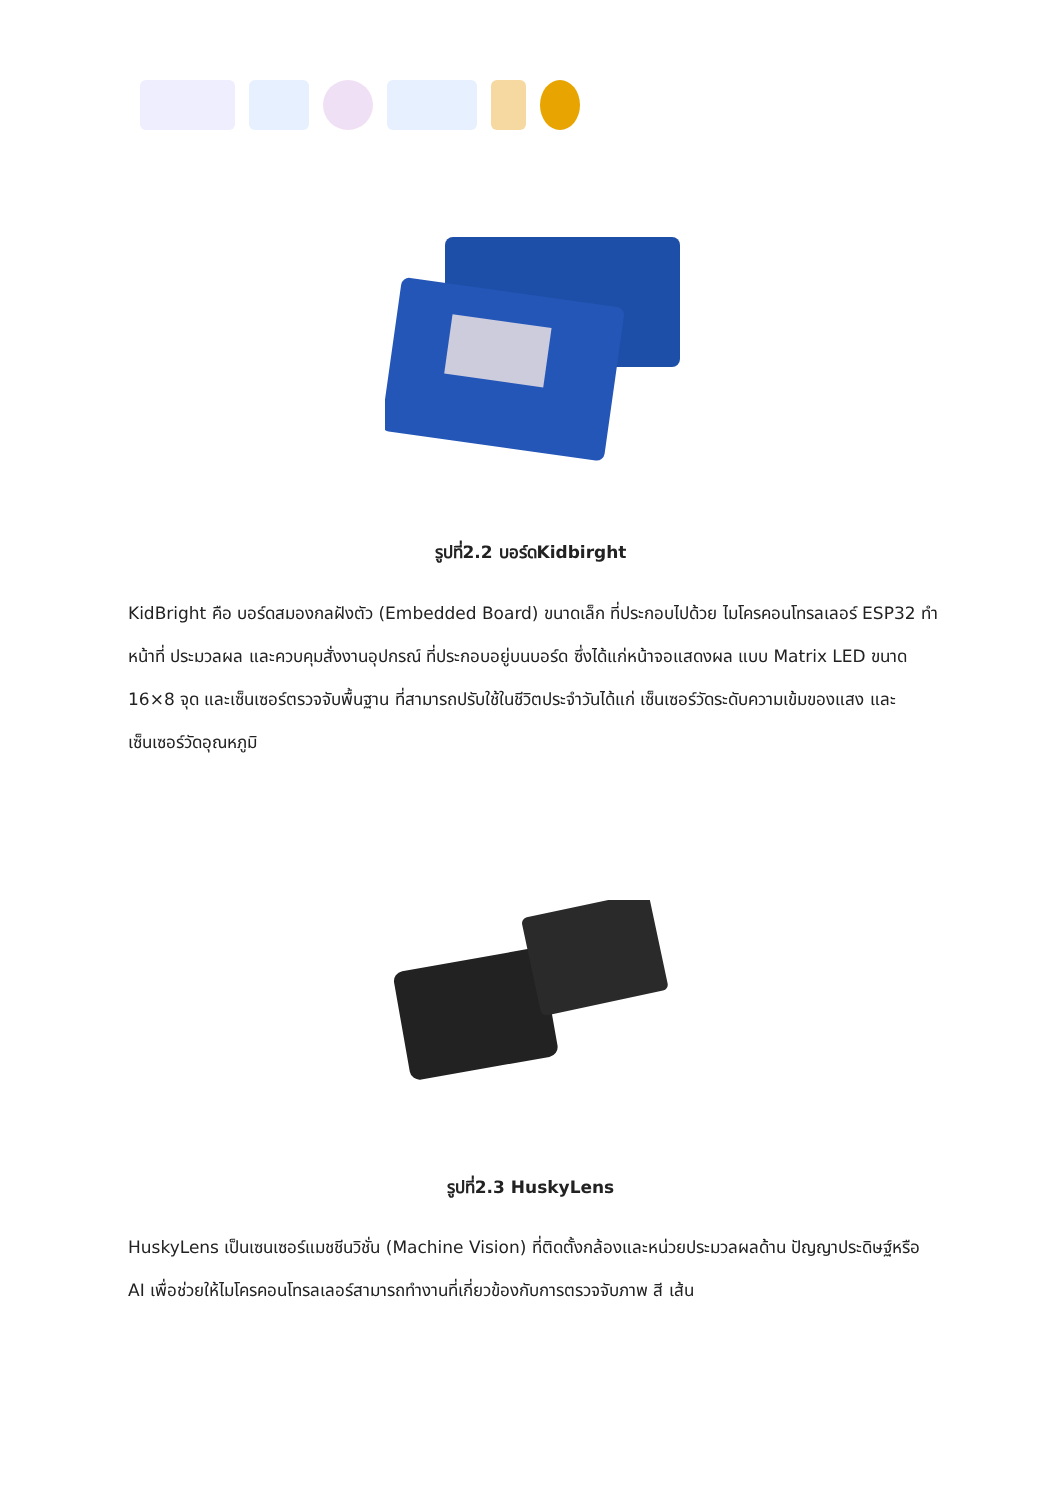รูปที่2.2 บอร์ดKidbirght
KidBright คือ บอร์ดสมองกลฝังตัว (Embedded Board) ขนาดเล็ก ที่ประกอบไปด้วย ไมโครคอนโทรลเลอร์ ESP32 ทำหน้าที่ ประมวลผล และควบคุมสั่งงานอุปกรณ์ ที่ประกอบอยู่บนบอร์ด ซึ่งได้แก่หน้าจอแสดงผล แบบ Matrix LED ขนาด 16×8 จุด และเซ็นเซอร์ตรวจจับพื้นฐาน ที่สามารถปรับใช้ในชีวิตประจำวันได้แก่ เซ็นเซอร์วัดระดับความเข้มของแสง และ เซ็นเซอร์วัดอุณหภูมิ
รูปที่2.3 HuskyLens
HuskyLens เป็นเซนเซอร์แมชชีนวิชั่น (Machine Vision) ที่ติดตั้งกล้องและหน่วยประมวลผลด้าน ปัญญาประดิษฐ์หรือ AI เพื่อช่วยให้ไมโครคอนโทรลเลอร์สามารถทำงานที่เกี่ยวข้องกับการตรวจจับภาพ สี เส้น